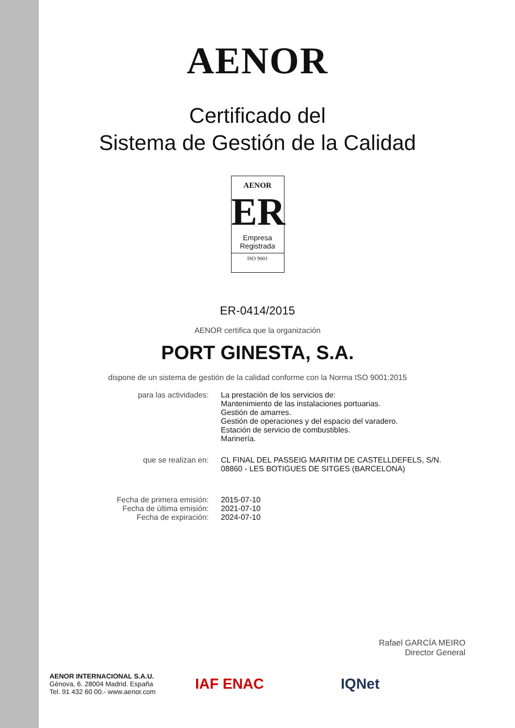AENOR
Certificado del
Sistema de Gestión de la Calidad
AENOR
ER
Empresa
Registrada
ISO 9001
ER-0414/2015
AENOR certifica que la organización
PORT GINESTA, S.A.
dispone de un sistema de gestión de la calidad conforme con la Norma ISO 9001:2015
para las actividades: La prestación de los servicios de:
Mantenimiento de las instalaciones portuarias.
Gestión de amarres.
Gestión de operaciones y del espacio del varadero.
Estación de servicio de combustibles.
Marinería.
que se realizan en: CL FINAL DEL PASSEIG MARITIM DE CASTELLDEFELS, S/N. 08860 - LES BOTIGUES DE SITGES (BARCELONA)
Fecha de primera emisión:
Fecha de última emisión:
Fecha de expiración:
2015-07-10
2021-07-10
2024-07-10
Rafael GARCÍA MEIRO
Director General
AENOR INTERNACIONAL S.A.U.
Génova, 6. 28004 Madrid. España
Tel. 91 432 60 00.- www.aenor.com
IAF ENAC IQNet